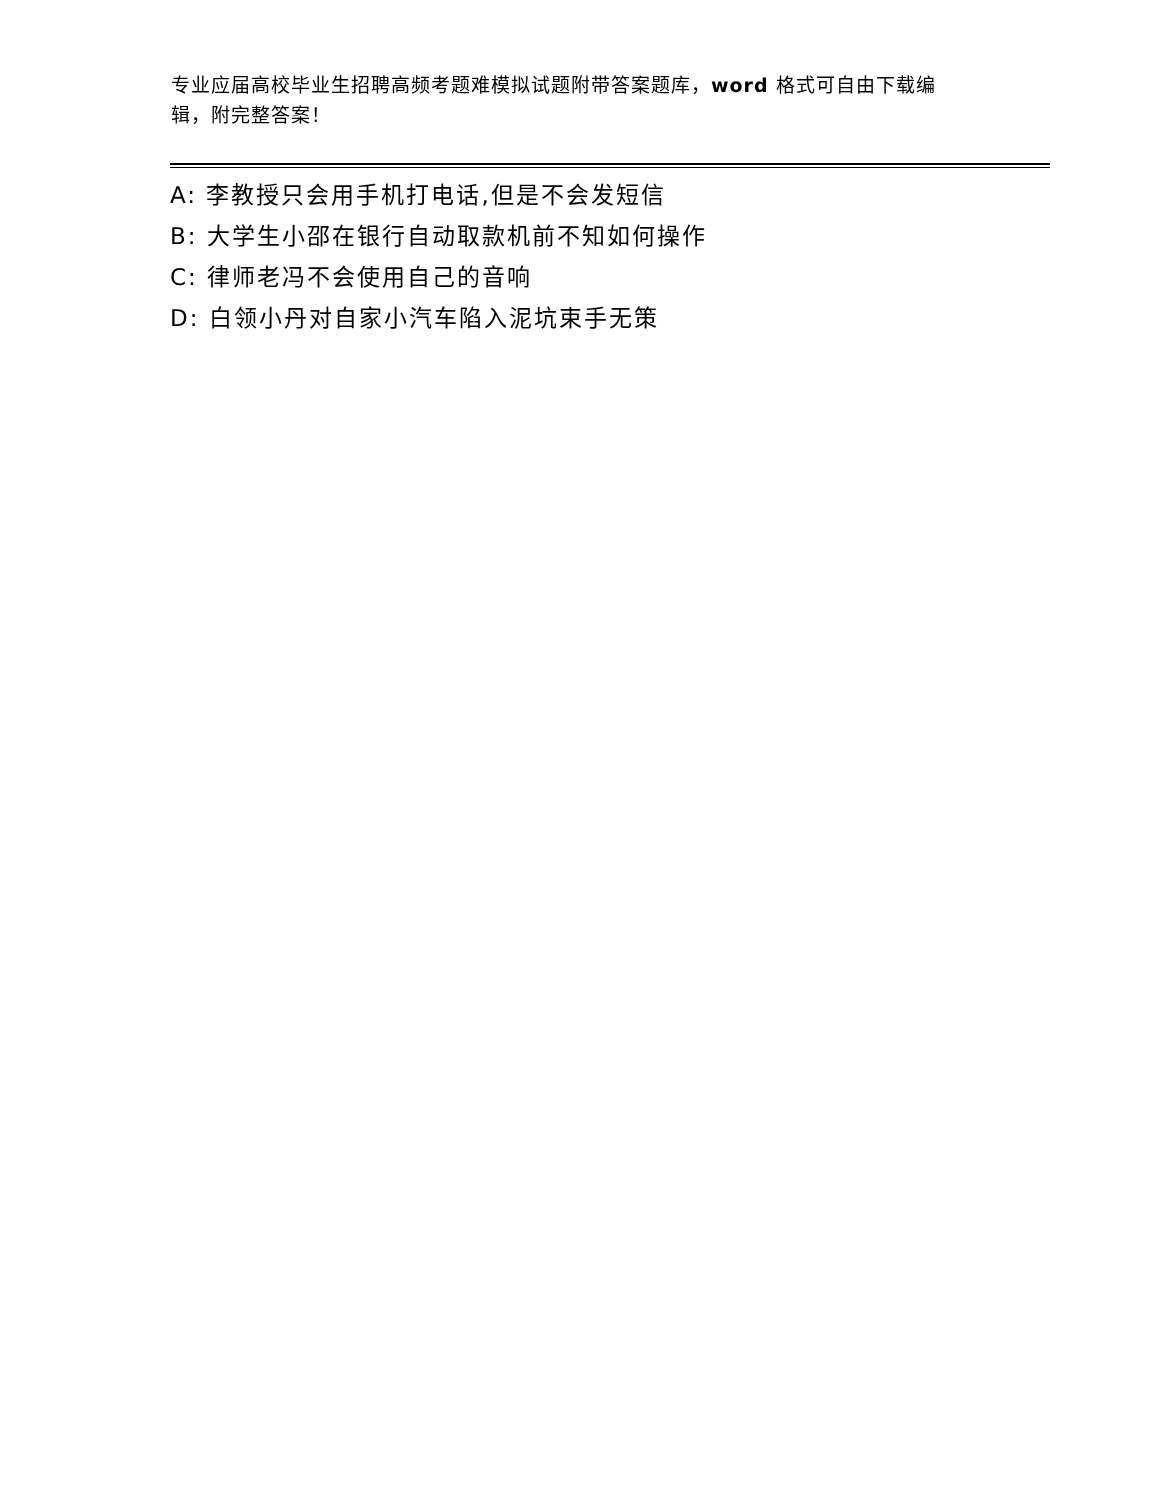专业应届高校毕业生招聘高频考题难模拟试题附带答案题库，word 格式可自由下载编辑，附完整答案！
A: 李教授只会用手机打电话,但是不会发短信
B: 大学生小邵在银行自动取款机前不知如何操作
C: 律师老冯不会使用自己的音响
D: 白领小丹对自家小汽车陷入泥坑束手无策